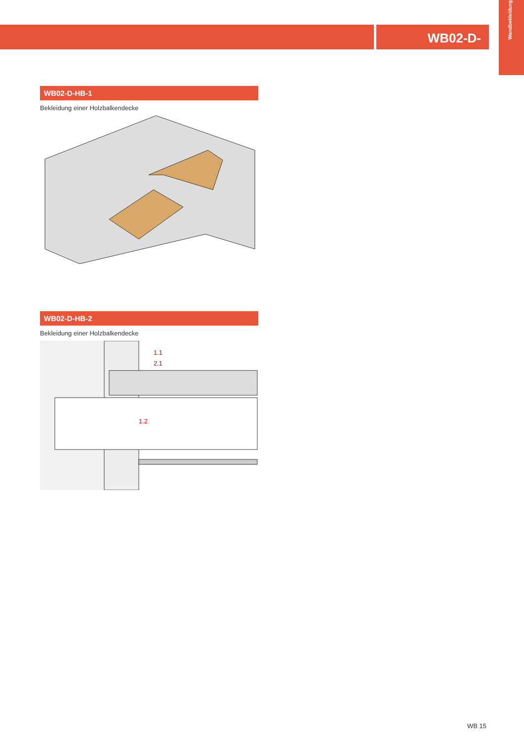WB02-D-
Wandbekleidung
WB02-D-HB-1
Bekleidung einer Holzbalkendecke
WB02-D-HB-2
Bekleidung einer Holzbalkendecke
1.1
2.1
1.2
WB 15